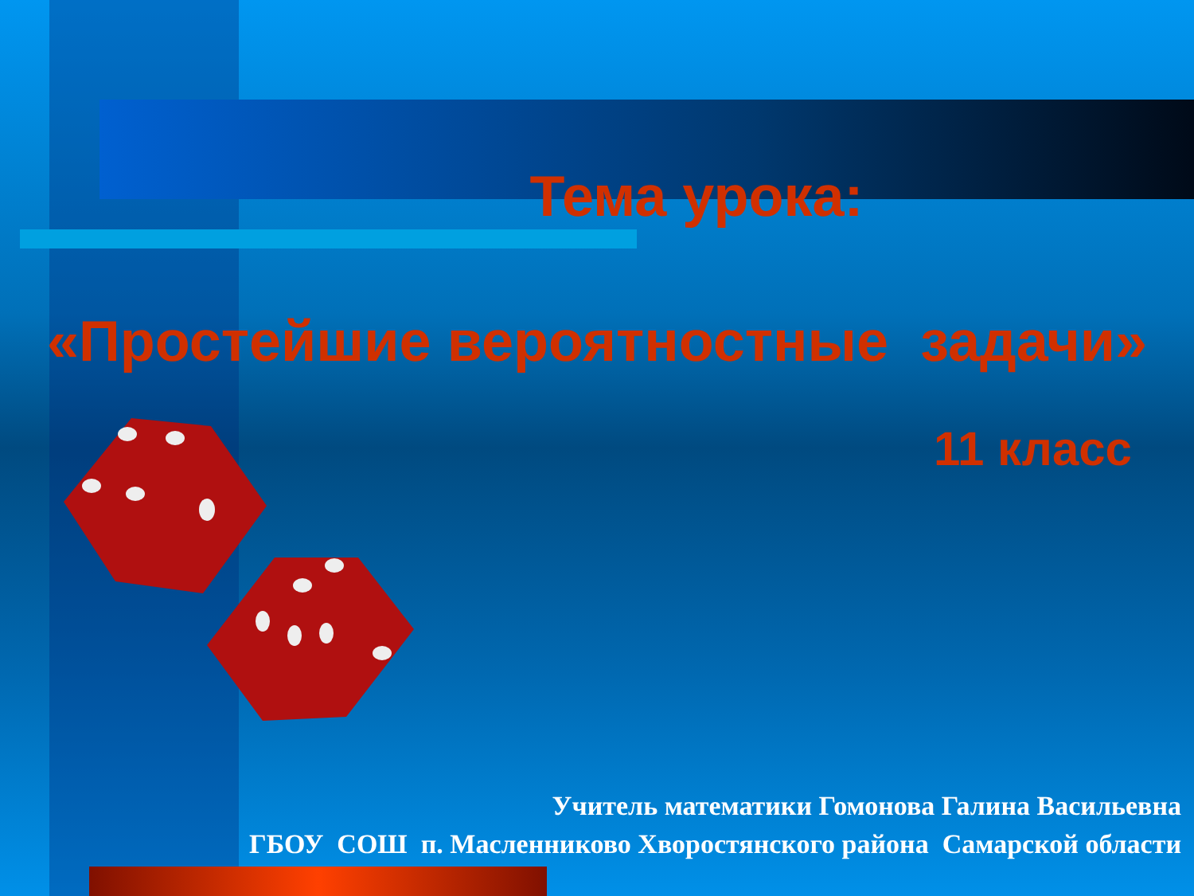Тема урока:
«Простейшие вероятностные задачи»
11 класс
Учитель математики Гомонова Галина Васильевна
ГБОУ СОШ п. Масленниково Хворостянского района Самарской области